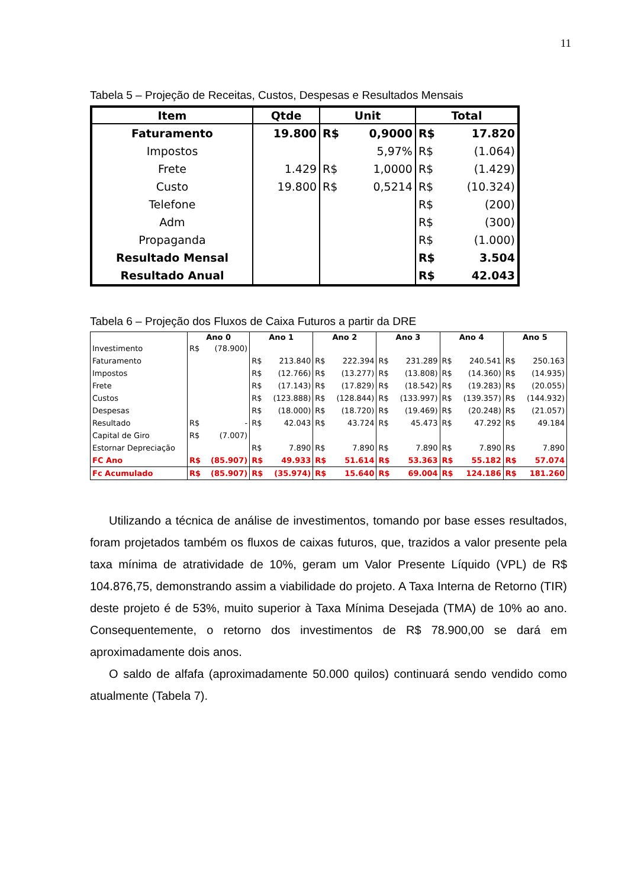11
Tabela 5 – Projeção de Receitas, Custos, Despesas e Resultados Mensais
| Item | Qtde | Unit | | Total | |
| --- | --- | --- | --- | --- | --- |
| Faturamento | 19.800 | R$ | 0,9000 | R$ | 17.820 |
| Impostos | | | 5,97% | R$ | (1.064) |
| Frete | 1.429 | R$ | 1,0000 | R$ | (1.429) |
| Custo | 19.800 | R$ | 0,5214 | R$ | (10.324) |
| Telefone | | | | R$ | (200) |
| Adm | | | | R$ | (300) |
| Propaganda | | | | R$ | (1.000) |
| Resultado Mensal | | | | R$ | 3.504 |
| Resultado Anual | | | | R$ | 42.043 |
Tabela 6 – Projeção dos Fluxos de Caixa Futuros a partir da DRE
| | Ano 0 | | Ano 1 | | Ano 2 | | Ano 3 | | Ano 4 | | Ano 5 | |
| --- | --- | --- | --- | --- | --- | --- | --- | --- | --- | --- | --- | --- |
| Investimento | R$ | (78.900) | | | | | | | | | | |
| Faturamento | | | R$ | 213.840 | R$ | 222.394 | R$ | 231.289 | R$ | 240.541 | R$ | 250.163 |
| Impostos | | | R$ | (12.766) | R$ | (13.277) | R$ | (13.808) | R$ | (14.360) | R$ | (14.935) |
| Frete | | | R$ | (17.143) | R$ | (17.829) | R$ | (18.542) | R$ | (19.283) | R$ | (20.055) |
| Custos | | | R$ | (123.888) | R$ | (128.844) | R$ | (133.997) | R$ | (139.357) | R$ | (144.932) |
| Despesas | | | R$ | (18.000) | R$ | (18.720) | R$ | (19.469) | R$ | (20.248) | R$ | (21.057) |
| Resultado | R$ | - | R$ | 42.043 | R$ | 43.724 | R$ | 45.473 | R$ | 47.292 | R$ | 49.184 |
| Capital de Giro | R$ | (7.007) | | | | | | | | | | |
| Estornar Depreciação | | | R$ | 7.890 | R$ | 7.890 | R$ | 7.890 | R$ | 7.890 | R$ | 7.890 |
| FC Ano | R$ | (85.907) | R$ | 49.933 | R$ | 51.614 | R$ | 53.363 | R$ | 55.182 | R$ | 57.074 |
| Fc Acumulado | R$ | (85.907) | R$ | (35.974) | R$ | 15.640 | R$ | 69.004 | R$ | 124.186 | R$ | 181.260 |
Utilizando a técnica de análise de investimentos, tomando por base esses resultados, foram projetados também os fluxos de caixas futuros, que, trazidos a valor presente pela taxa mínima de atratividade de 10%, geram um Valor Presente Líquido (VPL) de R$ 104.876,75, demonstrando assim a viabilidade do projeto. A Taxa Interna de Retorno (TIR) deste projeto é de 53%, muito superior à Taxa Mínima Desejada (TMA) de 10% ao ano. Consequentemente, o retorno dos investimentos de R$ 78.900,00 se dará em aproximadamente dois anos.
O saldo de alfafa (aproximadamente 50.000 quilos) continuará sendo vendido como atualmente (Tabela 7).